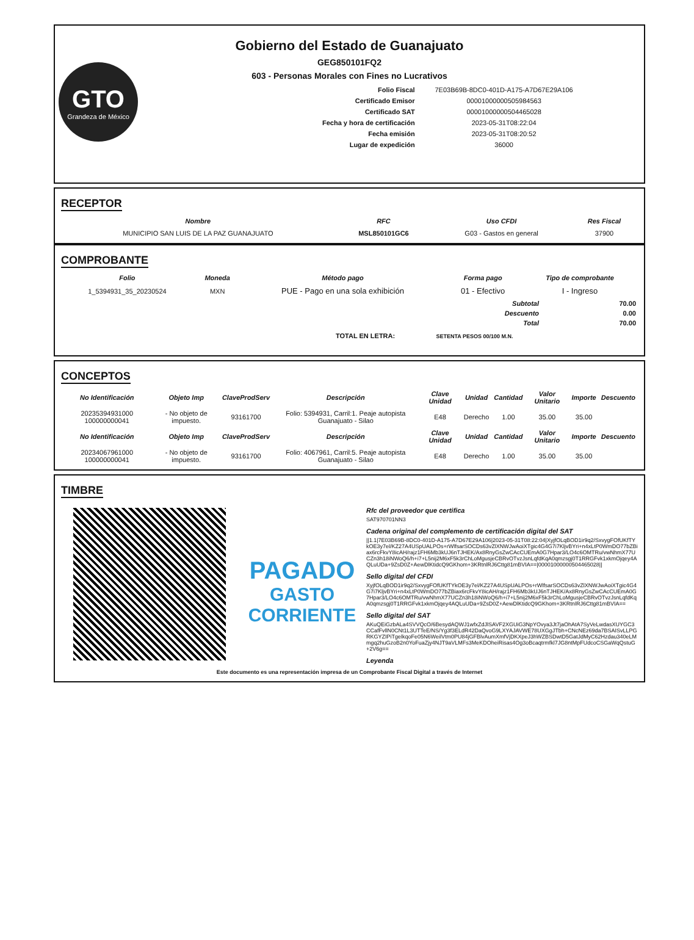GTO
Grandeza de México
Gobierno del Estado de Guanajuato
GEG850101FQ2
603 - Personas Morales con Fines no Lucrativos
| Folio Fiscal | 7E03B69B-8DC0-401D-A175-A7D67E29A106 |
| Certificado Emisor | 00001000000505984563 |
| Certificado SAT | 00001000000504465028 |
| Fecha y hora de certificación | 2023-05-31T08:22:04 |
| Fecha emisión | 2023-05-31T08:20:52 |
| Lugar de expedición | 36000 |
RECEPTOR
| Nombre | RFC | Uso CFDI | Res Fiscal |
| --- | --- | --- | --- |
| MUNICIPIO SAN LUIS DE LA PAZ GUANAJUATO | MSL850101GC6 | G03 - Gastos en general | 37900 |
COMPROBANTE
| Folio | Moneda | Método pago | Forma pago | Tipo de comprobante |
| --- | --- | --- | --- | --- |
| 1_5394931_35_20230524 | MXN | PUE - Pago en una sola exhibición | 01 - Efectivo | I - Ingreso |
| Subtotal | 70.00 |
| Descuento | 0.00 |
| Total | 70.00 |
TOTAL EN LETRA: SETENTA PESOS 00/100 M.N.
CONCEPTOS
| No Identificación | Objeto Imp | ClaveProdServ | Descripción | Clave Unidad | Unidad | Cantidad | Valor Unitario | Importe | Descuento |
| --- | --- | --- | --- | --- | --- | --- | --- | --- | --- |
| 20235394931000 100000000041 | - No objeto de impuesto. | 93161700 | Folio: 5394931, Carril:1. Peaje autopista Guanajuato - Silao | E48 | Derecho | 1.00 | 35.00 | 35.00 | |
| No Identificación | Objeto Imp | ClaveProdServ | Descripción | Clave Unidad | Unidad | Cantidad | Valor Unitario | Importe | Descuento |
| 20234067961000 100000000041 | - No objeto de impuesto. | 93161700 | Folio: 4067961, Carril:5. Peaje autopista Guanajuato - Silao | E48 | Derecho | 1.00 | 35.00 | 35.00 | |
TIMBRE
PAGADO
GASTO CORRIENTE
Rfc del proveedor que certifica
SAT970701NN3
Cadena original del complemento de certificación digital del SAT
||1.1|7E03B69B-8DC0-401D-A175-A7D67E29A106|2023-05-31T08:22:04|XyjfOLqBOD1ir9q2/SxvygFOfUKfTYkOE3y7el/KZ27A4USpUALPOs+rWlfsarSOCDs63vZlXNWJwAoiXTgic4G4G7i7KljvBYri+n4xLtP0WmDO77bZBiax6rcFkvY8icAH/rajz1FH6Mb3kUJ6nTJHEK/Ax8RnyGsZwCAcCUEmA0G7Hpar3/LO4c6OMTRu/vwNhmX77UCZn3h18iNWoQ6/h+i7+L5nij2M6xF5k3rChLoMgusjeCBRvOTvzJsnLqfdKqA0qmzsgj0T1RRGFvk1xkmOjqey4AQLuUDa+9ZsD0Z+AewDlKtidcQ9GKhom+3KRtnlRJ6Cttg81mBVIA==|00001000000504465028||
Sello digital del CFDI
XyjfOLqBOD1ir9q2/SxvygFOfUKfTYkOE3y7el/KZ27A4USpUALPOs+rWlfsarSOCDs63vZlXNWJwAoiXTgic4G4G7i7KljvBYri+n4xLtP0WmDO77bZBiax6rcFkvY8icAH/rajz1FH6Mb3kUJ6nTJHEK/Ax8RnyGsZwCAcCUEmA0G7Hpar3/LO4c6OMTRu/vwNhmX77UCZn3h18iNWoQ6/h+i7+L5nij2M6xF5k3rChLoMgusjeCBRvOTvzJsnLqfdKqA0qmzsgj0T1RRGFvk1xkmOjqey4AQLuUDa+9ZsD0Z+AewDlKtidcQ9GKhom+3KRtnlRJ6Cttg81mBVIA==
Sello digital del SAT
AKuQEiGzbALa4SVVQcO/6BesydAQWJ1wfxZdJlSAVF2XGUiG3NpYOvya3Jt7jaOhAtA7SyVeLwdasXUYGC3CCafFvllN0CNt1L3UTTeE/NS/Yg3f3ELdR42DaQvoG9LXYAJAVWE78UXGgJTbh+CNcNEz69da7BSAISvLLPGRKGYZIPiTgelkqoFe05N6WeilVtm0PU84jGFBlvAumXmfVjDKXpeJ3hWZBSDwtD5GatJdMyC62Hzdau340eLMmgq2huGzoB2n0YoFuaZjy4NJT9aVLMFs3MeKDOheiRisas4Og3oBcaqtrmfkl7JG8ntMpFUdcoCSGaWqQstuG+2V6g==
Leyenda
Este documento es una representación impresa de un Comprobante Fiscal Digital a través de Internet